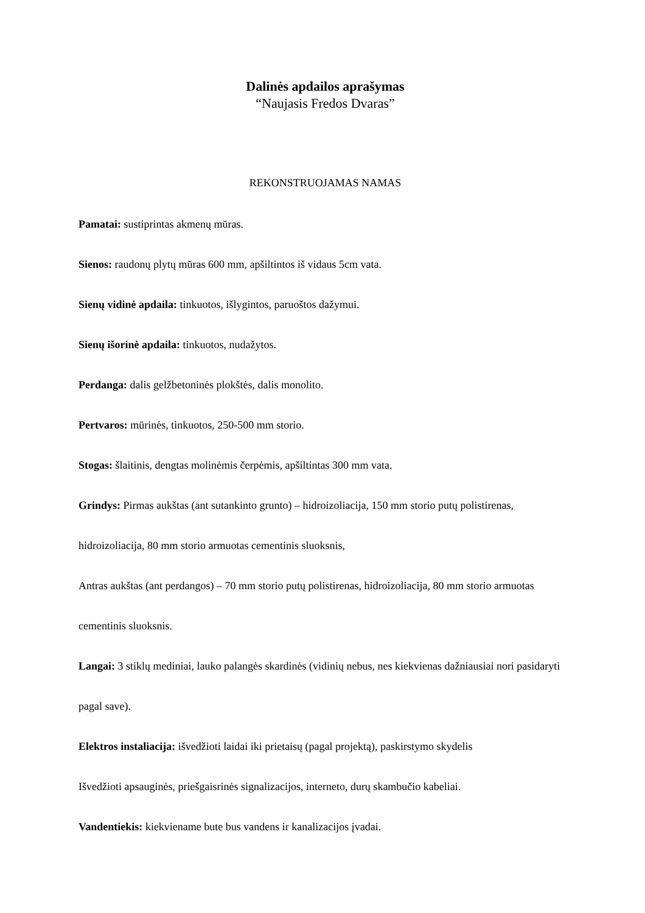Dalinės apdailos aprašymas
“Naujasis Fredos Dvaras”
REKONSTRUOJAMAS NAMAS
Pamatai: sustiprintas akmenų mūras.
Sienos: raudonų plytų mūras 600 mm, apšiltintos iš vidaus 5cm vata.
Sienų vidinė apdaila: tinkuotos, išlygintos, paruoštos dažymui.
Sienų išorinė apdaila: tinkuotos, nudažytos.
Perdanga: dalis gelžbetoninės plokštės, dalis monolito.
Pertvaros: mūrinės, tinkuotos, 250-500 mm storio.
Stogas: šlaitinis, dengtas molinėmis čerpėmis, apšiltintas 300 mm vata.
Grindys: Pirmas aukštas (ant sutankinto grunto) – hidroizoliacija, 150 mm storio putų polistirenas, hidroizoliacija, 80 mm storio armuotas cementinis sluoksnis,
Antras aukštas (ant perdangos) – 70 mm storio putų polistirenas, hidroizoliacija, 80 mm storio armuotas cementinis sluoksnis.
Langai: 3 stiklų mediniai, lauko palangės skardinės (vidinių nebus, nes kiekvienas dažniausiai nori pasidaryti pagal save).
Elektros instaliacija: išvedžioti laidai iki prietaisų (pagal projektą), paskirstymo skydelis
Išvedžioti apsauginės, priešgaisrinės signalizacijos, interneto, durų skambučio kabeliai.
Vandentiekis: kiekviename bute bus vandens ir kanalizacijos įvadai.